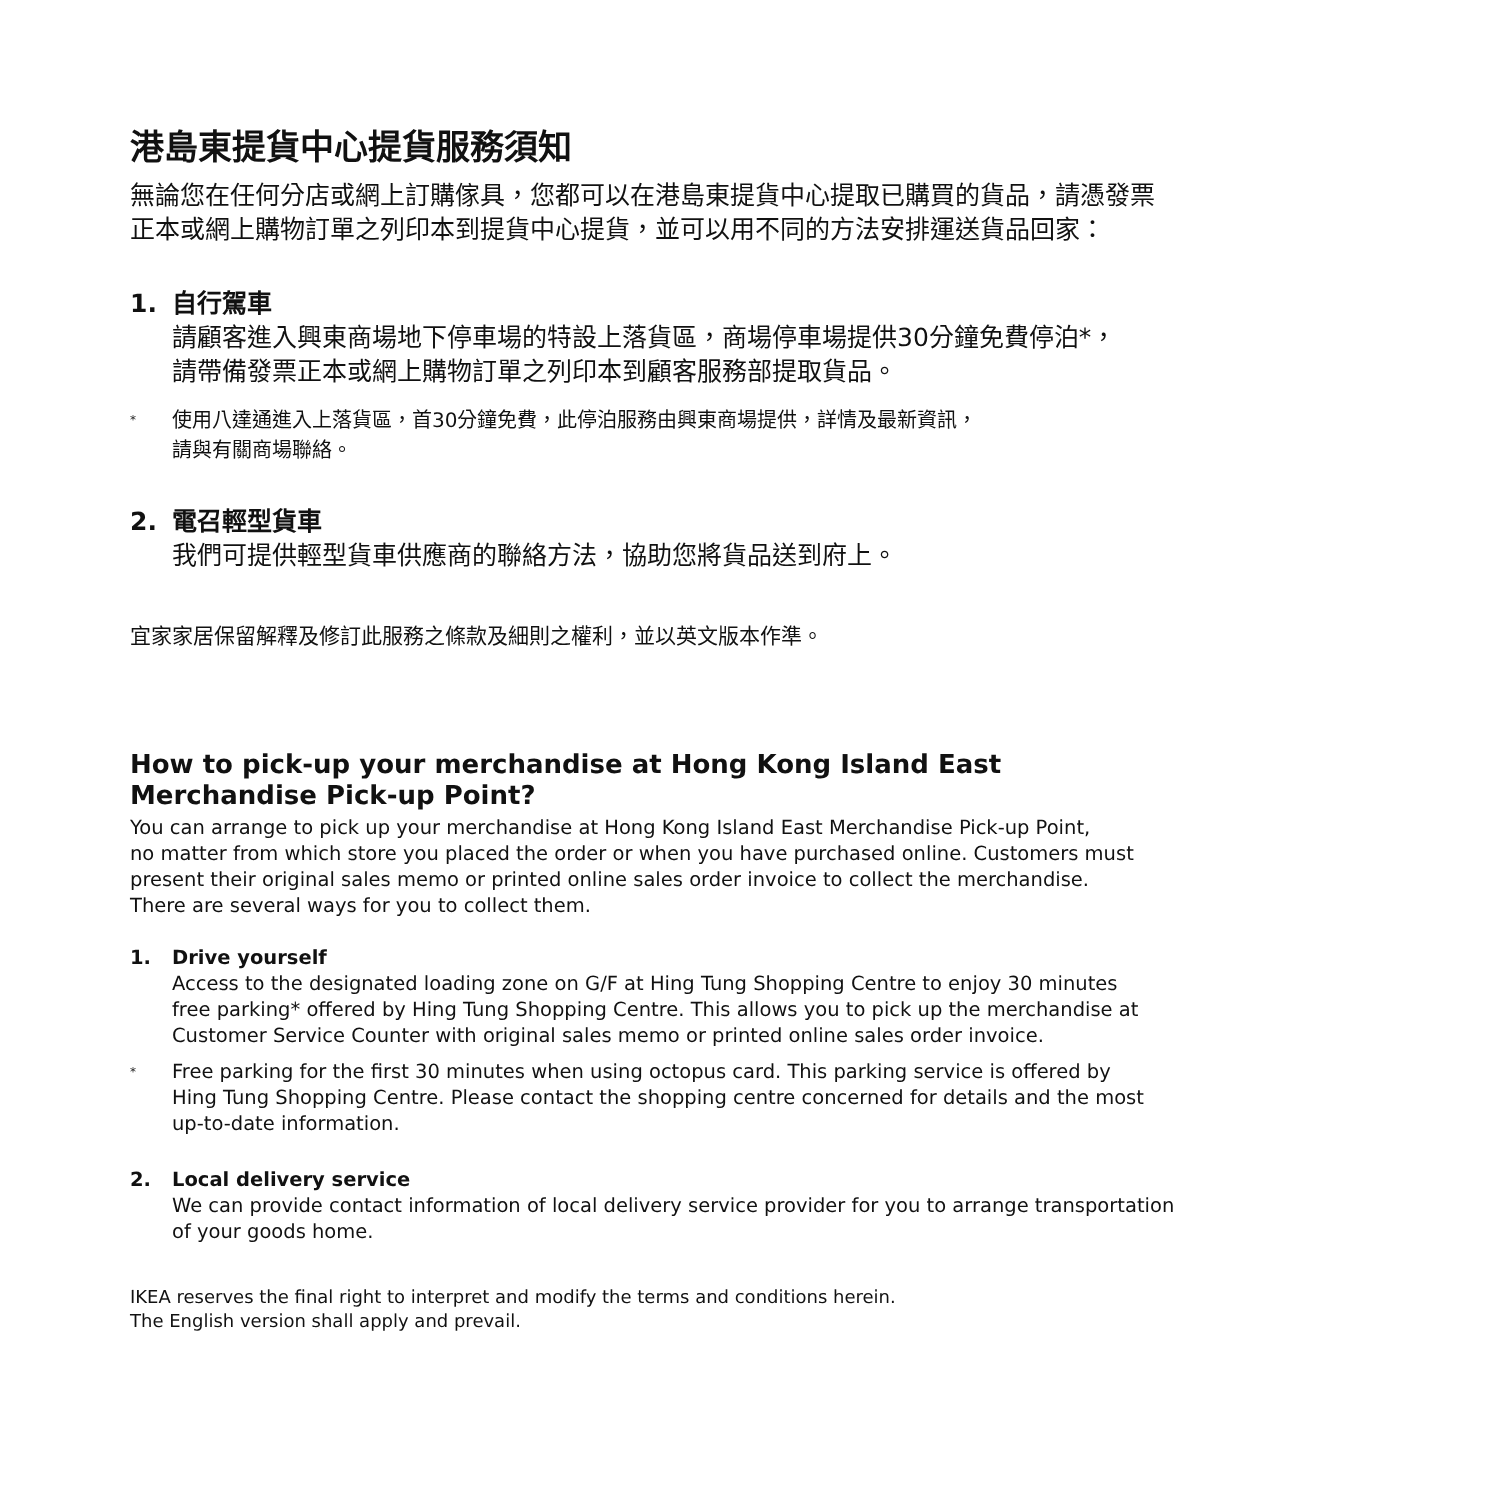港島東提貨中心提貨服務須知
無論您在任何分店或網上訂購傢具，您都可以在港島東提貨中心提取已購買的貨品，請憑發票
正本或網上購物訂單之列印本到提貨中心提貨，並可以用不同的方法安排運送貨品回家：
1.
自行駕車
請顧客進入興東商場地下停車場的特設上落貨區，商場停車場提供30分鐘免費停泊*，
請帶備發票正本或網上購物訂單之列印本到顧客服務部提取貨品。
*
使用八達通進入上落貨區，首30分鐘免費，此停泊服務由興東商場提供，詳情及最新資訊，
請與有關商場聯絡。
2.
電召輕型貨車
我們可提供輕型貨車供應商的聯絡方法，協助您將貨品送到府上。
宜家家居保留解釋及修訂此服務之條款及細則之權利，並以英文版本作準。
How to pick-up your merchandise at Hong Kong Island East
Merchandise Pick-up Point?
You can arrange to pick up your merchandise at Hong Kong Island East Merchandise Pick-up Point,
no matter from which store you placed the order or when you have purchased online. Customers must
present their original sales memo or printed online sales order invoice to collect the merchandise.
There are several ways for you to collect them.
1. Drive yourself
Access to the designated loading zone on G/F at Hing Tung Shopping Centre to enjoy 30 minutes
free parking* offered by Hing Tung Shopping Centre. This allows you to pick up the merchandise at
Customer Service Counter with original sales memo or printed online sales order invoice.
*
Free parking for the first 30 minutes when using octopus card. This parking service is offered by
Hing Tung Shopping Centre. Please contact the shopping centre concerned for details and the most
up-to-date information.
2. Local delivery service
We can provide contact information of local delivery service provider for you to arrange transportation
of your goods home.
IKEA reserves the final right to interpret and modify the terms and conditions herein.
The English version shall apply and prevail.